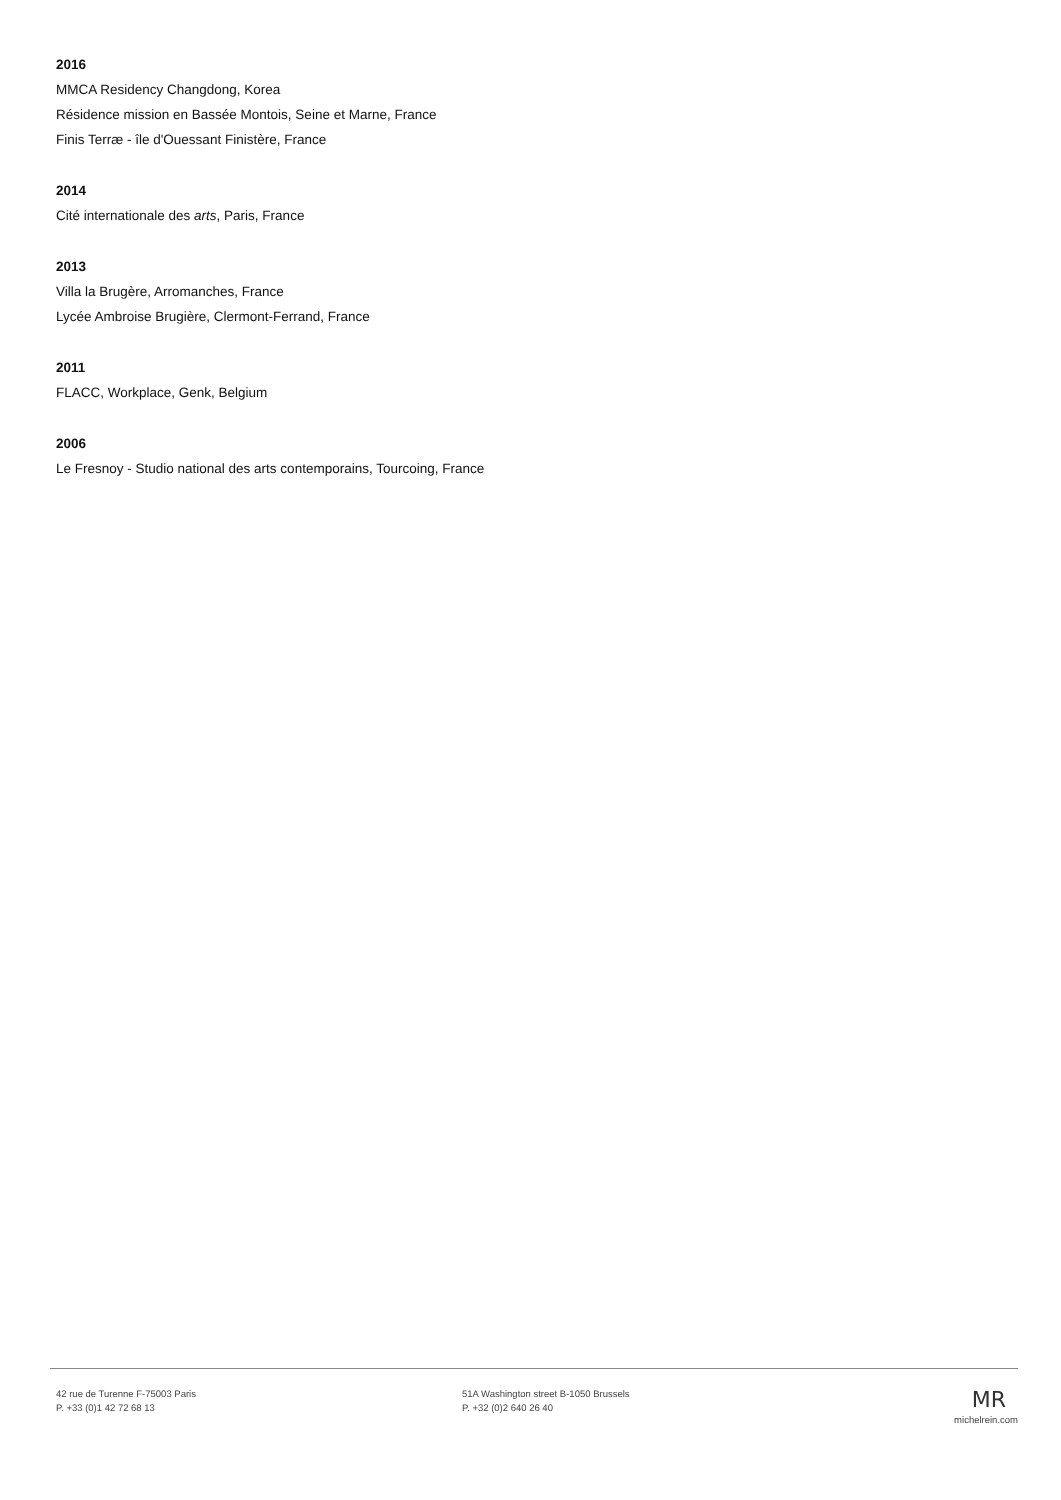2016
MMCA Residency Changdong, Korea
Résidence mission en Bassée Montois, Seine et Marne, France
Finis Terræ - île d'Ouessant Finistère, France
2014
Cité internationale des arts, Paris, France
2013
Villa la Brugère, Arromanches, France
Lycée Ambroise Brugière, Clermont-Ferrand, France
2011
FLACC, Workplace, Genk, Belgium
2006
Le Fresnoy - Studio national des arts contemporains, Tourcoing, France
42 rue de Turenne F-75003 Paris
P. +33 (0)1 42 72 68 13
51A Washington street B-1050 Brussels
P. +32 (0)2 640 26 40
MR
michelrein.com